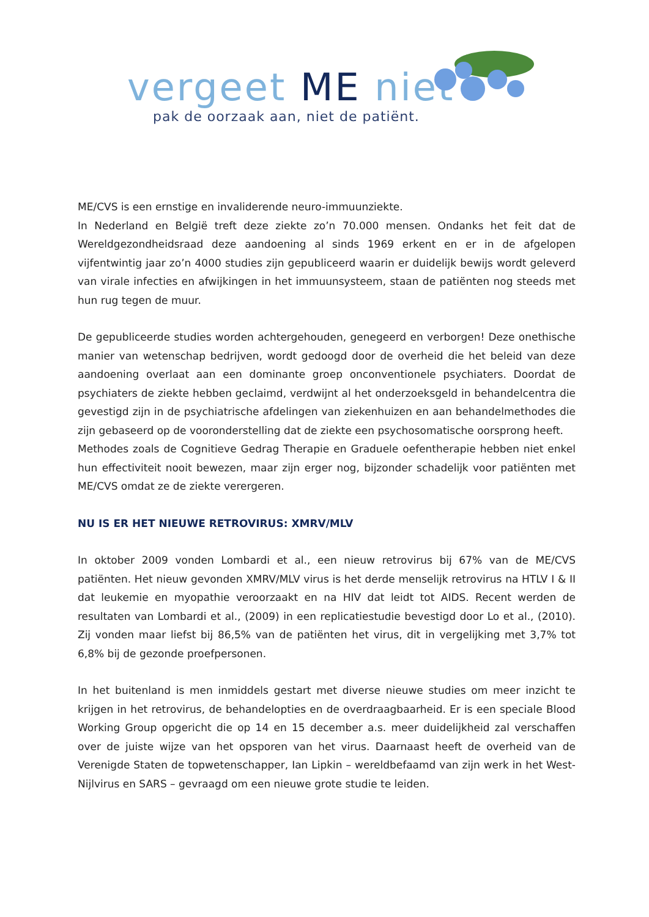vergeet ME niet
pak de oorzaak aan, niet de patiënt.
ME/CVS is een ernstige en invaliderende neuro-immuunziekte.
In Nederland en België treft deze ziekte zo’n 70.000 mensen. Ondanks het feit dat de Wereldgezondheidsraad deze aandoening al sinds 1969 erkent en er in de afgelopen vijfentwintig jaar zo’n 4000 studies zijn gepubliceerd waarin er duidelijk bewijs wordt geleverd van virale infecties en afwijkingen in het immuunsysteem, staan de patiënten nog steeds met hun rug tegen de muur.
De gepubliceerde studies worden achtergehouden, genegeerd en verborgen! Deze onethische manier van wetenschap bedrijven, wordt gedoogd door de overheid die het beleid van deze aandoening overlaat aan een dominante groep onconventionele psychiaters. Doordat de psychiaters de ziekte hebben geclaimd, verdwijnt al het onderzoeksgeld in behandelcentra die gevestigd zijn in de psychiatrische afdelingen van ziekenhuizen en aan behandelmethodes die zijn gebaseerd op de vooronderstelling dat de ziekte een psychosomatische oorsprong heeft.
Methodes zoals de Cognitieve Gedrag Therapie en Graduele oefentherapie hebben niet enkel hun effectiviteit nooit bewezen, maar zijn erger nog, bijzonder schadelijk voor patiënten met ME/CVS omdat ze de ziekte verergeren.
NU IS ER HET NIEUWE RETROVIRUS: XMRV/MLV
In oktober 2009 vonden Lombardi et al., een nieuw retrovirus bij 67% van de ME/CVS patiënten. Het nieuw gevonden XMRV/MLV virus is het derde menselijk retrovirus na HTLV I & II dat leukemie en myopathie veroorzaakt en na HIV dat leidt tot AIDS. Recent werden de resultaten van Lombardi et al., (2009) in een replicatiestudie bevestigd door Lo et al., (2010). Zij vonden maar liefst bij 86,5% van de patiënten het virus, dit in vergelijking met 3,7% tot 6,8% bij de gezonde proefpersonen.
In het buitenland is men inmiddels gestart met diverse nieuwe studies om meer inzicht te krijgen in het retrovirus, de behandelopties en de overdraagbaarheid. Er is een speciale Blood Working Group opgericht die op 14 en 15 december a.s. meer duidelijkheid zal verschaffen over de juiste wijze van het opsporen van het virus. Daarnaast heeft de overheid van de Verenigde Staten de topwetenschapper, Ian Lipkin – wereldbefaamd van zijn werk in het West-Nijlvirus en SARS – gevraagd om een nieuwe grote studie te leiden.